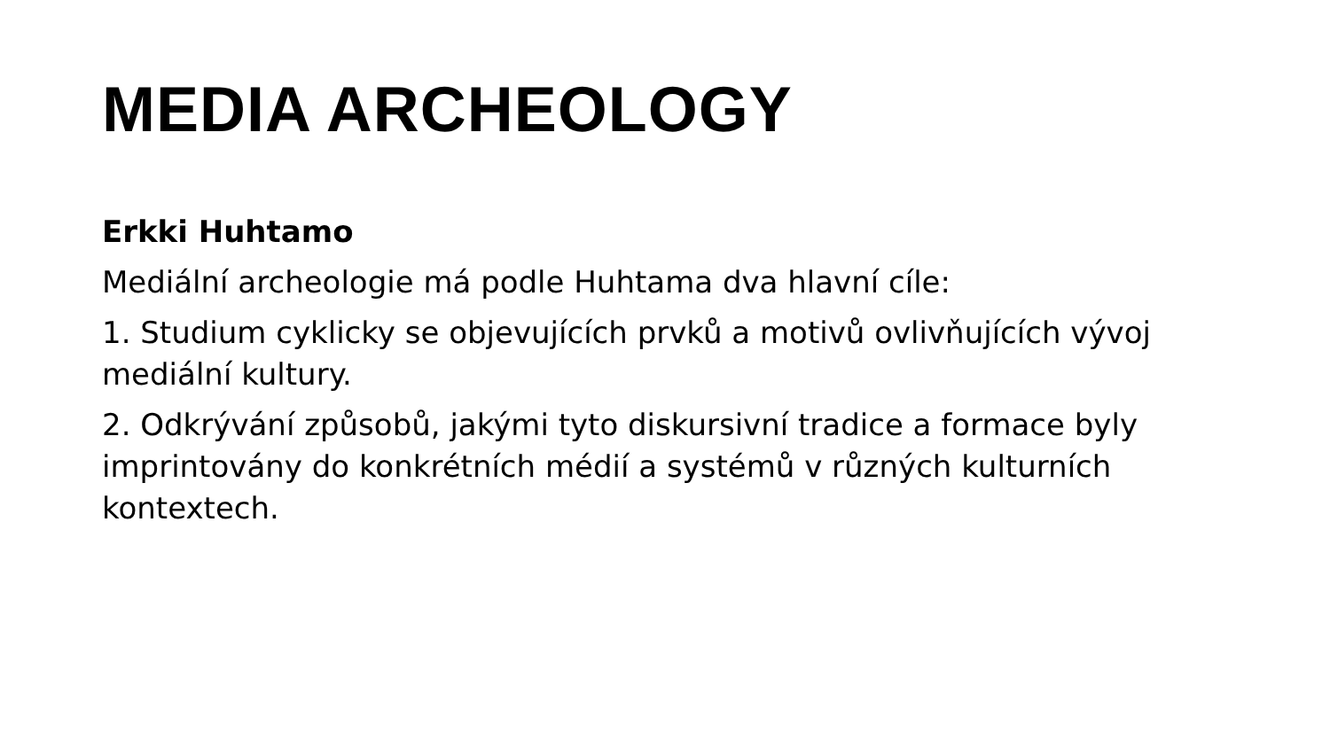MEDIA ARCHEOLOGY
Erkki Huhtamo
Mediální archeologie má podle Huhtama dva hlavní cíle:
1. Studium cyklicky se objevujících prvků a motivů ovlivňujících vývoj mediální kultury.
2. Odkrývání způsobů, jakými tyto diskursivní tradice a formace byly imprintovány do konkrétních médií a systémů v různých kulturních kontextech.